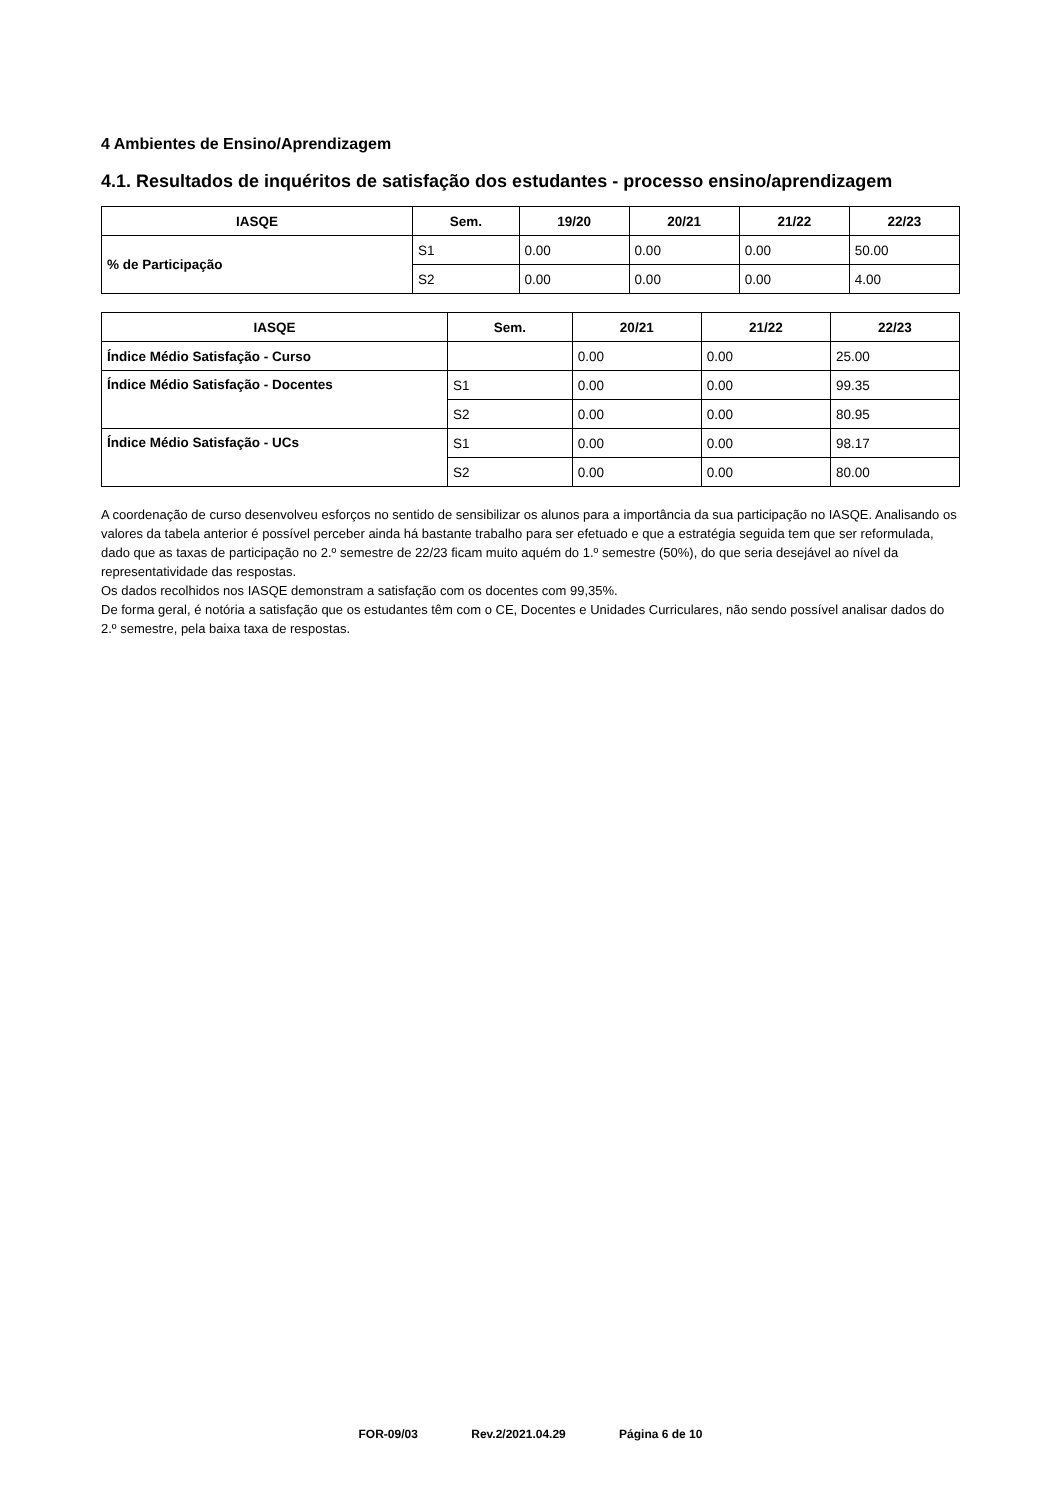4 Ambientes de Ensino/Aprendizagem
4.1. Resultados de inquéritos de satisfação dos estudantes - processo ensino/aprendizagem
| IASQE | Sem. | 19/20 | 20/21 | 21/22 | 22/23 |
| --- | --- | --- | --- | --- | --- |
| % de Participação | S1 | 0.00 | 0.00 | 0.00 | 50.00 |
| | S2 | 0.00 | 0.00 | 0.00 | 4.00 |
| IASQE | Sem. | 20/21 | 21/22 | 22/23 |
| --- | --- | --- | --- | --- |
| Índice Médio Satisfação - Curso | | 0.00 | 0.00 | 25.00 |
| Índice Médio Satisfação - Docentes | S1 | 0.00 | 0.00 | 99.35 |
| | S2 | 0.00 | 0.00 | 80.95 |
| Índice Médio Satisfação - UCs | S1 | 0.00 | 0.00 | 98.17 |
| | S2 | 0.00 | 0.00 | 80.00 |
A coordenação de curso desenvolveu esforços no sentido de sensibilizar os alunos para a importância da sua participação no IASQE. Analisando os valores da tabela anterior é possível perceber ainda há bastante trabalho para ser efetuado e que a estratégia seguida tem que ser reformulada, dado que as taxas de participação no 2.º semestre de 22/23 ficam muito aquém do 1.º semestre (50%), do que seria desejável ao nível da representatividade das respostas.
Os dados recolhidos nos IASQE demonstram a satisfação com os docentes com 99,35%.
De forma geral, é notória a satisfação que os estudantes têm com o CE, Docentes e Unidades Curriculares, não sendo possível analisar dados do 2.º semestre, pela baixa taxa de respostas.
FOR-09/03 Rev.2/2021.04.29 Página 6 de 10